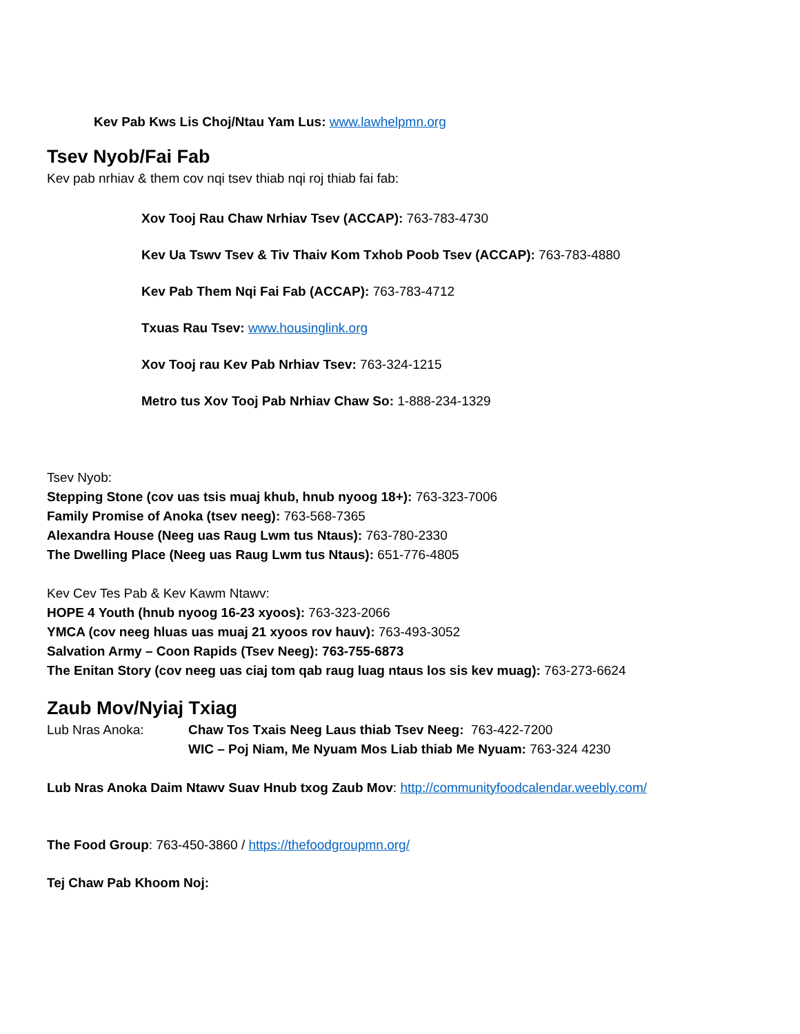Kev Pab Kws Lis Choj/Ntau Yam Lus: www.lawhelpmn.org
Tsev Nyob/Fai Fab
Kev pab nrhiav & them cov nqi tsev thiab nqi roj thiab fai fab:
Xov Tooj Rau Chaw Nrhiav Tsev (ACCAP): 763-783-4730
Kev Ua Tswv Tsev & Tiv Thaiv Kom Txhob Poob Tsev (ACCAP): 763-783-4880
Kev Pab Them Nqi Fai Fab (ACCAP): 763-783-4712
Txuas Rau Tsev: www.housinglink.org
Xov Tooj rau Kev Pab Nrhiav Tsev: 763-324-1215
Metro tus Xov Tooj Pab Nrhiav Chaw So: 1-888-234-1329
Tsev Nyob:
Stepping Stone (cov uas tsis muaj khub, hnub nyoog 18+): 763-323-7006
Family Promise of Anoka (tsev neeg): 763-568-7365
Alexandra House (Neeg uas Raug Lwm tus Ntaus): 763-780-2330
The Dwelling Place (Neeg uas Raug Lwm tus Ntaus): 651-776-4805
Kev Cev Tes Pab & Kev Kawm Ntawv:
HOPE 4 Youth (hnub nyoog 16-23 xyoos): 763-323-2066
YMCA (cov neeg hluas uas muaj 21 xyoos rov hauv): 763-493-3052
Salvation Army – Coon Rapids (Tsev Neeg): 763-755-6873
The Enitan Story (cov neeg uas ciaj tom qab raug luag ntaus los sis kev muag): 763-273-6624
Zaub Mov/Nyiaj Txiag
| Lub Nras Anoka: | Chaw Tos Txais Neeg Laus thiab Tsev Neeg: 763-422-7200 WIC – Poj Niam, Me Nyuam Mos Liab thiab Me Nyuam: 763-324 4230 |
Lub Nras Anoka Daim Ntawv Suav Hnub txog Zaub Mov: http://communityfoodcalendar.weebly.com/
The Food Group: 763-450-3860 / https://thefoodgroupmn.org/
Tej Chaw Pab Khoom Noj: